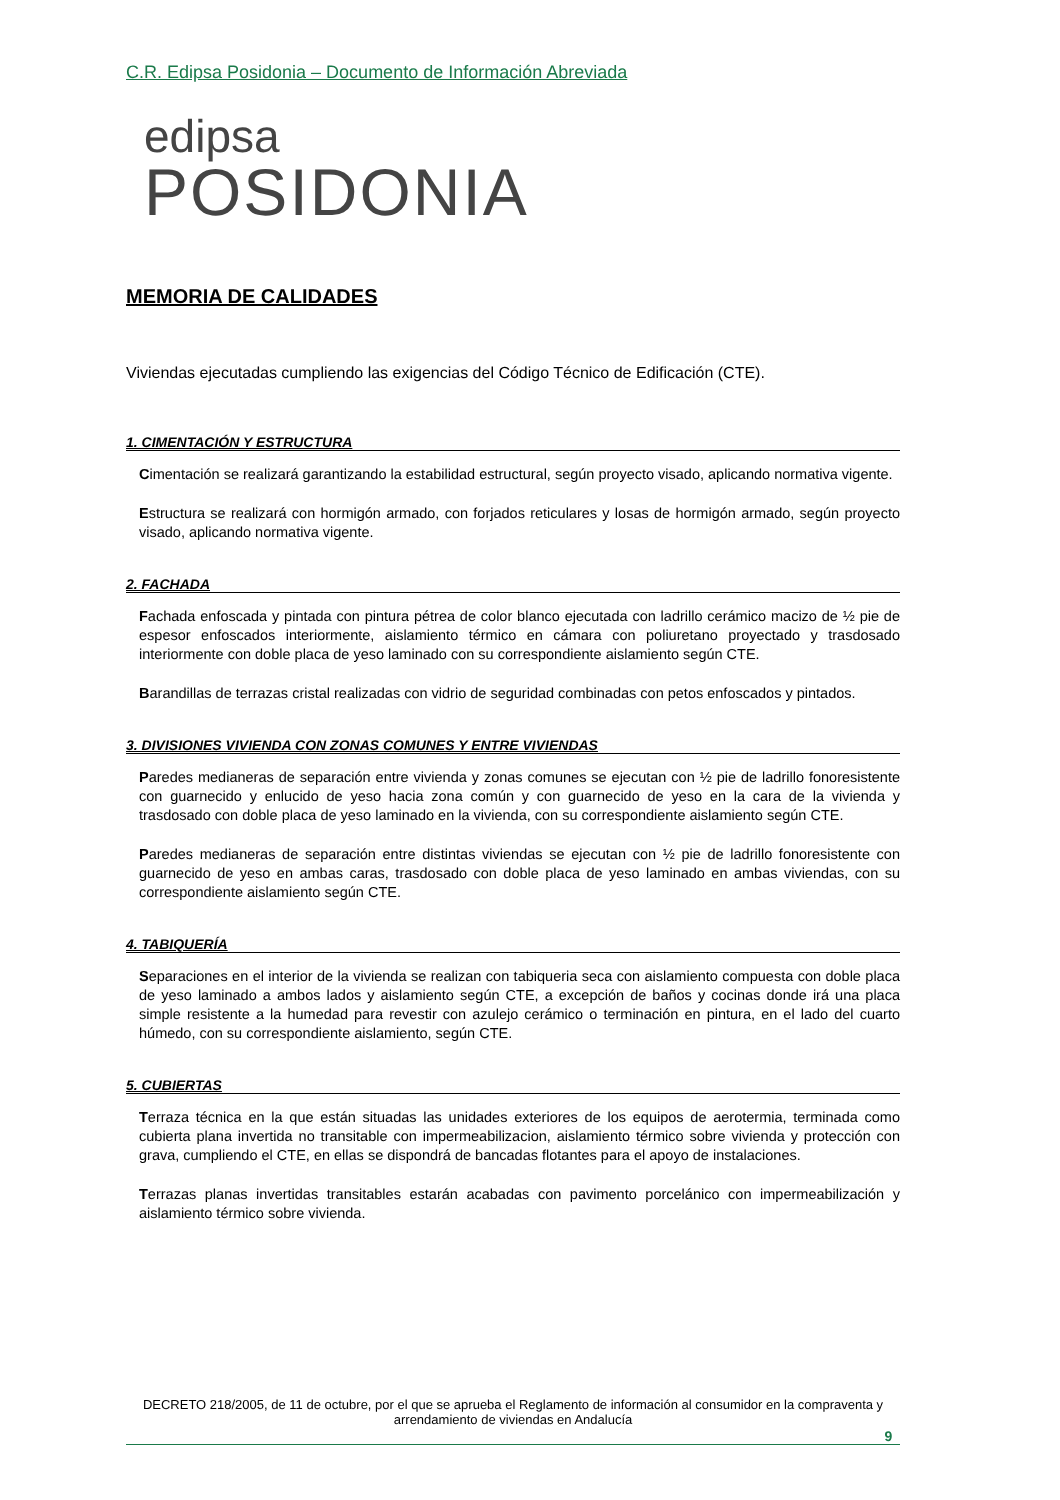C.R. Edipsa Posidonia – Documento de Información Abreviada
edipsa
POSIDONIA
MEMORIA DE CALIDADES
Viviendas ejecutadas cumpliendo las exigencias del Código Técnico de Edificación (CTE).
1. CIMENTACIÓN Y ESTRUCTURA
Cimentación se realizará garantizando la estabilidad estructural, según proyecto visado, aplicando normativa vigente.
Estructura se realizará con hormigón armado, con forjados reticulares y losas de hormigón armado, según proyecto visado, aplicando normativa vigente.
2. FACHADA
Fachada enfoscada y pintada con pintura pétrea de color blanco ejecutada con ladrillo cerámico macizo de ½ pie de espesor enfoscados interiormente, aislamiento térmico en cámara con poliuretano proyectado y trasdosado interiormente con doble placa de yeso laminado con su correspondiente aislamiento según CTE.
Barandillas de terrazas cristal realizadas con vidrio de seguridad combinadas con petos enfoscados y pintados.
3. DIVISIONES VIVIENDA CON ZONAS COMUNES Y ENTRE VIVIENDAS
Paredes medianeras de separación entre vivienda y zonas comunes se ejecutan con ½ pie de ladrillo fonoresistente con guarnecido y enlucido de yeso hacia zona común y con guarnecido de yeso en la cara de la vivienda y trasdosado con doble placa de yeso laminado en la vivienda, con su correspondiente aislamiento según CTE.
Paredes medianeras de separación entre distintas viviendas se ejecutan con ½ pie de ladrillo fonoresistente con guarnecido de yeso en ambas caras, trasdosado con doble placa de yeso laminado en ambas viviendas, con su correspondiente aislamiento según CTE.
4. TABIQUERÍA
Separaciones en el interior de la vivienda se realizan con tabiqueria seca con aislamiento compuesta con doble placa de yeso laminado a ambos lados y aislamiento según CTE, a excepción de baños y cocinas donde irá una placa simple resistente a la humedad para revestir con azulejo cerámico o terminación en pintura, en el lado del cuarto húmedo, con su correspondiente aislamiento, según CTE.
5. CUBIERTAS
Terraza técnica en la que están situadas las unidades exteriores de los equipos de aerotermia, terminada como cubierta plana invertida no transitable con impermeabilizacion, aislamiento térmico sobre vivienda y protección con grava, cumpliendo el CTE, en ellas se dispondrá de bancadas flotantes para el apoyo de instalaciones.
Terrazas planas invertidas transitables estarán acabadas con pavimento porcelánico con impermeabilización y aislamiento térmico sobre vivienda.
DECRETO 218/2005, de 11 de octubre, por el que se aprueba el Reglamento de información al consumidor en la compraventa y arrendamiento de viviendas en Andalucía
9